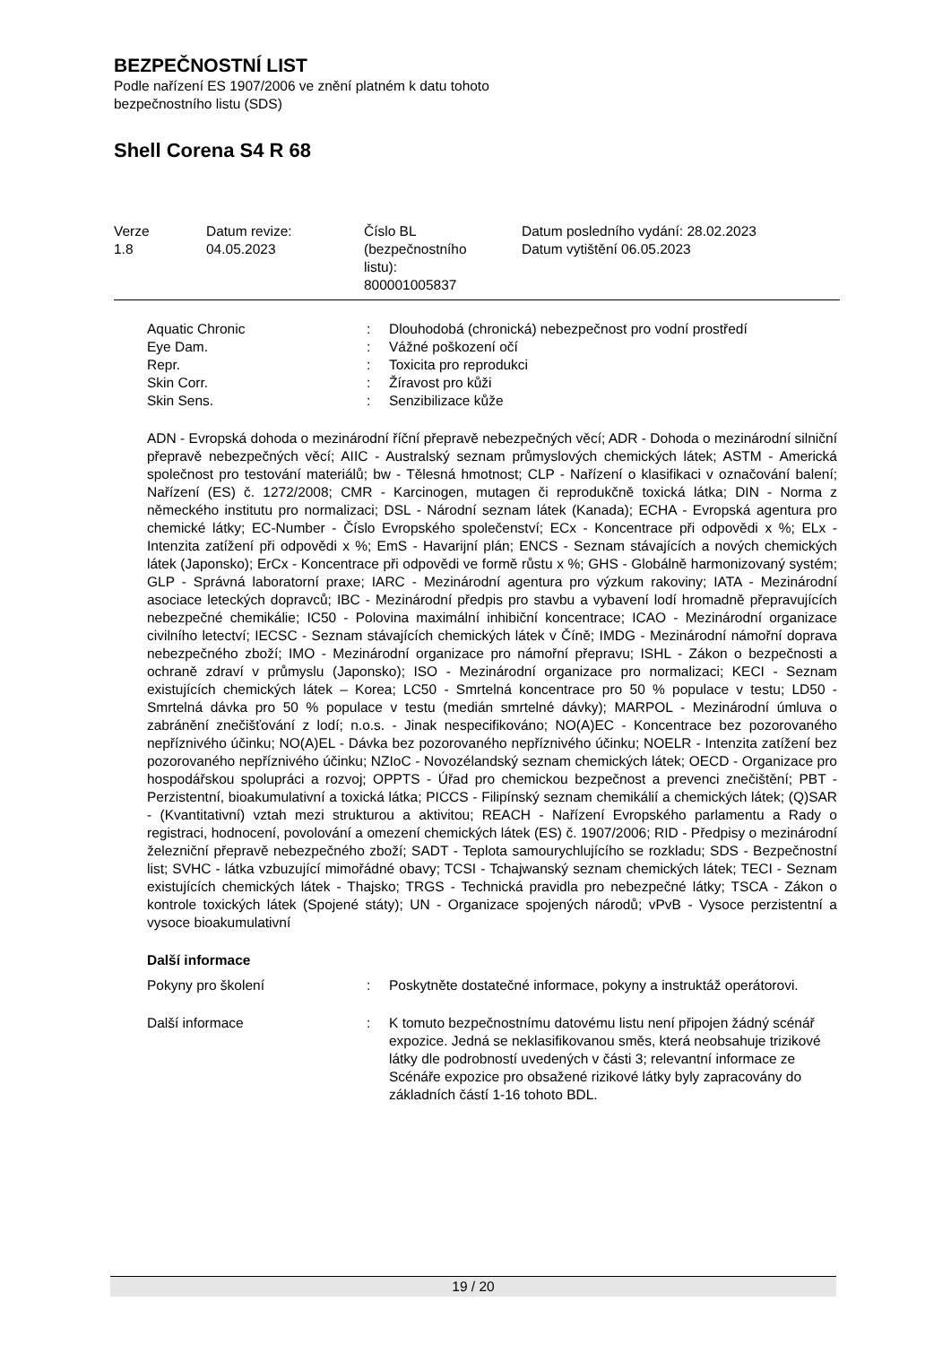BEZPEČNOSTNÍ LIST
Podle nařízení ES 1907/2006 ve znění platném k datu tohoto
bezpečnostního listu (SDS)
Shell Corena S4 R 68
| Verze 1.8 | Datum revize: 04.05.2023 | Číslo BL (bezpečnostního listu): 800001005837 | Datum posledního vydání: 28.02.2023 Datum vytištění 06.05.2023 |
| Aquatic Chronic | : | Dlouhodobá (chronická) nebezpečnost pro vodní prostředí |
| Eye Dam. | : | Vážné poškození očí |
| Repr. | : | Toxicita pro reprodukci |
| Skin Corr. | : | Žíravost pro kůži |
| Skin Sens. | : | Senzibilizace kůže |
ADN - Evropská dohoda o mezinárodní říční přepravě nebezpečných věcí; ADR - Dohoda o mezinárodní silniční přepravě nebezpečných věcí; AIIC - Australský seznam průmyslových chemických látek; ASTM - Americká společnost pro testování materiálů; bw - Tělesná hmotnost; CLP - Nařízení o klasifikaci v označování balení; Nařízení (ES) č. 1272/2008; CMR - Karcinogen, mutagen či reprodukčně toxická látka; DIN - Norma z německého institutu pro normalizaci; DSL - Národní seznam látek (Kanada); ECHA - Evropská agentura pro chemické látky; EC-Number - Číslo Evropského společenství; ECx - Koncentrace při odpovědi x %; ELx - Intenzita zatížení při odpovědi x %; EmS - Havarijní plán; ENCS - Seznam stávajících a nových chemických látek (Japonsko); ErCx - Koncentrace při odpovědi ve formě růstu x %; GHS - Globálně harmonizovaný systém; GLP - Správná laboratorní praxe; IARC - Mezinárodní agentura pro výzkum rakoviny; IATA - Mezinárodní asociace leteckých dopravců; IBC - Mezinárodní předpis pro stavbu a vybavení lodí hromadně přepravujících nebezpečné chemikálie; IC50 - Polovina maximální inhibiční koncentrace; ICAO - Mezinárodní organizace civilního letectví; IECSC - Seznam stávajících chemických látek v Číně; IMDG - Mezinárodní námořní doprava nebezpečného zboží; IMO - Mezinárodní organizace pro námořní přepravu; ISHL - Zákon o bezpečnosti a ochraně zdraví v průmyslu (Japonsko); ISO - Mezinárodní organizace pro normalizaci; KECI - Seznam existujících chemických látek – Korea; LC50 - Smrtelná koncentrace pro 50 % populace v testu; LD50 - Smrtelná dávka pro 50 % populace v testu (medián smrtelné dávky); MARPOL - Mezinárodní úmluva o zabránění znečišťování z lodí; n.o.s. - Jinak nespecifikováno; NO(A)EC - Koncentrace bez pozorovaného nepříznivého účinku; NO(A)EL - Dávka bez pozorovaného nepříznivého účinku; NOELR - Intenzita zatížení bez pozorovaného nepříznivého účinku; NZIoC - Novozélandský seznam chemických látek; OECD - Organizace pro hospodářskou spolupráci a rozvoj; OPPTS - Úřad pro chemickou bezpečnost a prevenci znečištění; PBT - Perzistentní, bioakumulativní a toxická látka; PICCS - Filipínský seznam chemikálií a chemických látek; (Q)SAR - (Kvantitativní) vztah mezi strukturou a aktivitou; REACH - Nařízení Evropského parlamentu a Rady o registraci, hodnocení, povolování a omezení chemických látek (ES) č. 1907/2006; RID - Předpisy o mezinárodní železniční přepravě nebezpečného zboží; SADT - Teplota samourychlujícího se rozkladu; SDS - Bezpečnostní list; SVHC - látka vzbuzující mimořádné obavy; TCSI - Tchajwanský seznam chemických látek; TECI - Seznam existujících chemických látek - Thajsko; TRGS - Technická pravidla pro nebezpečné látky; TSCA - Zákon o kontrole toxických látek (Spojené státy); UN - Organizace spojených národů; vPvB - Vysoce perzistentní a vysoce bioakumulativní
Další informace
| Pokyny pro školení | : | Poskytněte dostatečné informace, pokyny a instruktáž operátorovi. |
| Další informace | : | K tomuto bezpečnostnímu datovému listu není připojen žádný scénář expozice. Jedná se neklasifikovanou směs, která neobsahuje trizikové látky dle podrobností uvedených v části 3; relevantní informace ze Scénáře expozice pro obsažené rizikové látky byly zapracovány do základních částí 1-16 tohoto BDL. |
19 / 20